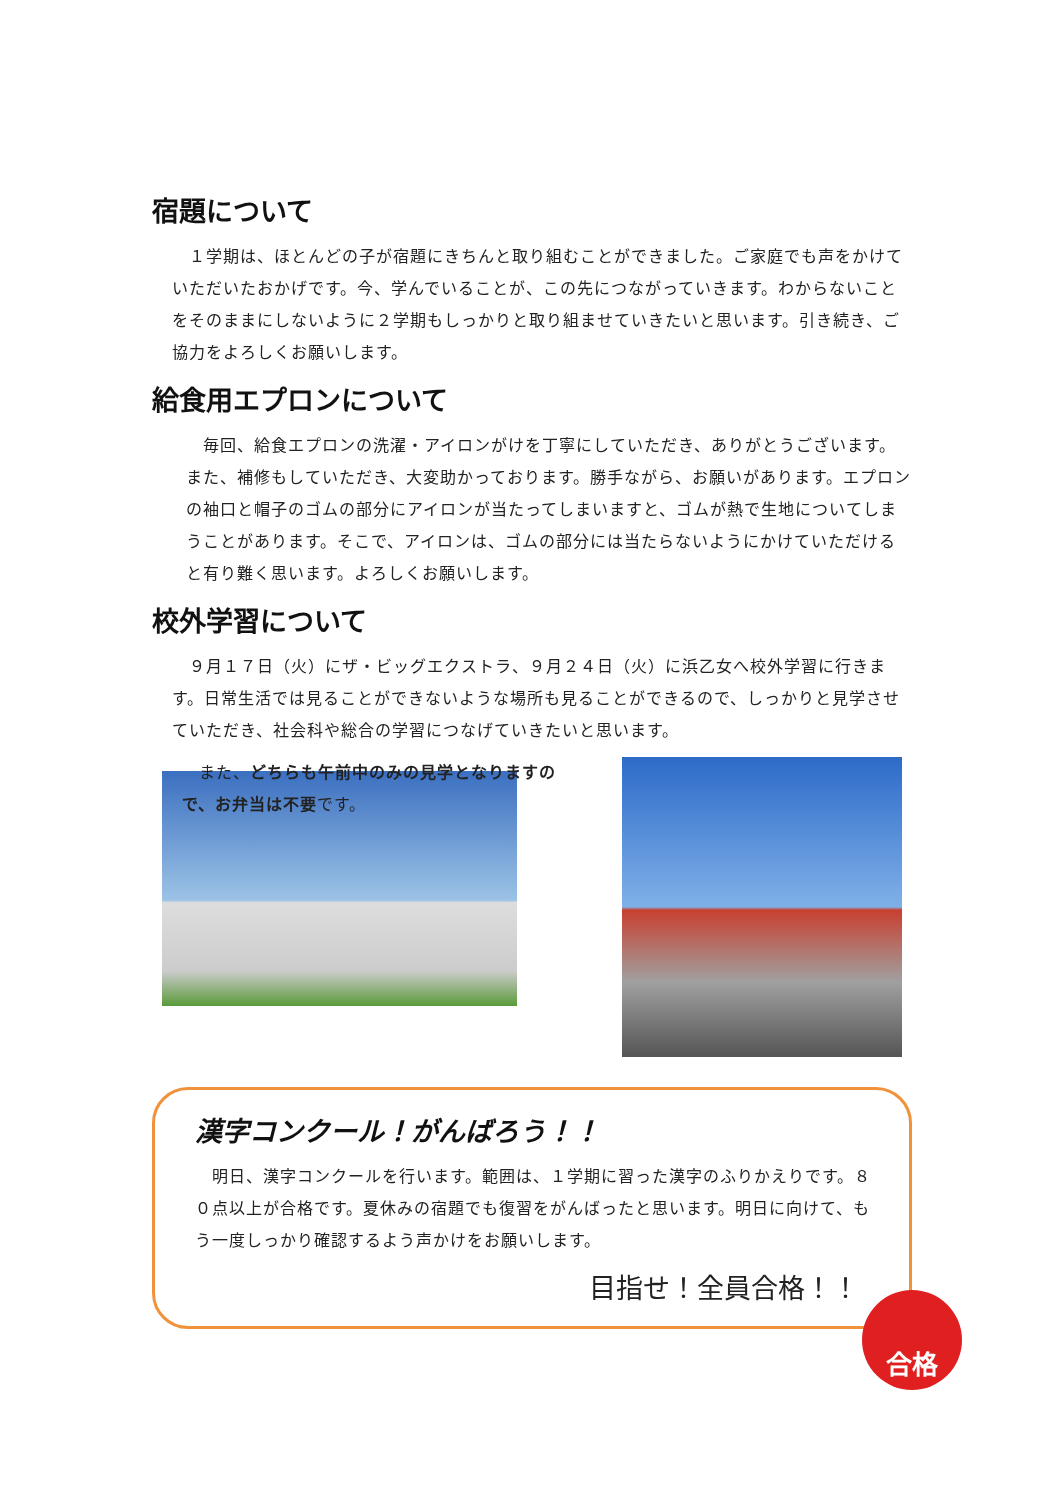宿題について
　１学期は、ほとんどの子が宿題にきちんと取り組むことができました。ご家庭でも声をかけていただいたおかげです。今、学んでいることが、この先につながっていきます。わからないことをそのままにしないように２学期もしっかりと取り組ませていきたいと思います。引き続き、ご協力をよろしくお願いします。
給食用エプロンについて
　毎回、給食エプロンの洗濯・アイロンがけを丁寧にしていただき、ありがとうございます。また、補修もしていただき、大変助かっております。勝手ながら、お願いがあります。エプロンの袖口と帽子のゴムの部分にアイロンが当たってしまいますと、ゴムが熱で生地についてしまうことがあります。そこで、アイロンは、ゴムの部分には当たらないようにかけていただけると有り難く思います。よろしくお願いします。
校外学習について
　９月１７日（火）にザ・ビッグエクストラ、９月２４日（火）に浜乙女へ校外学習に行きます。日常生活では見ることができないような場所も見ることができるので、しっかりと見学させていただき、社会科や総合の学習につなげていきたいと思います。
　また、どちらも午前中のみの見学となりますので、お弁当は不要です。
漢字コンクール！がんばろう！！
　明日、漢字コンクールを行います。範囲は、１学期に習った漢字のふりかえりです。８０点以上が合格です。夏休みの宿題でも復習をがんばったと思います。明日に向けて、もう一度しっかり確認するよう声かけをお願いします。
目指せ！全員合格！！
合格